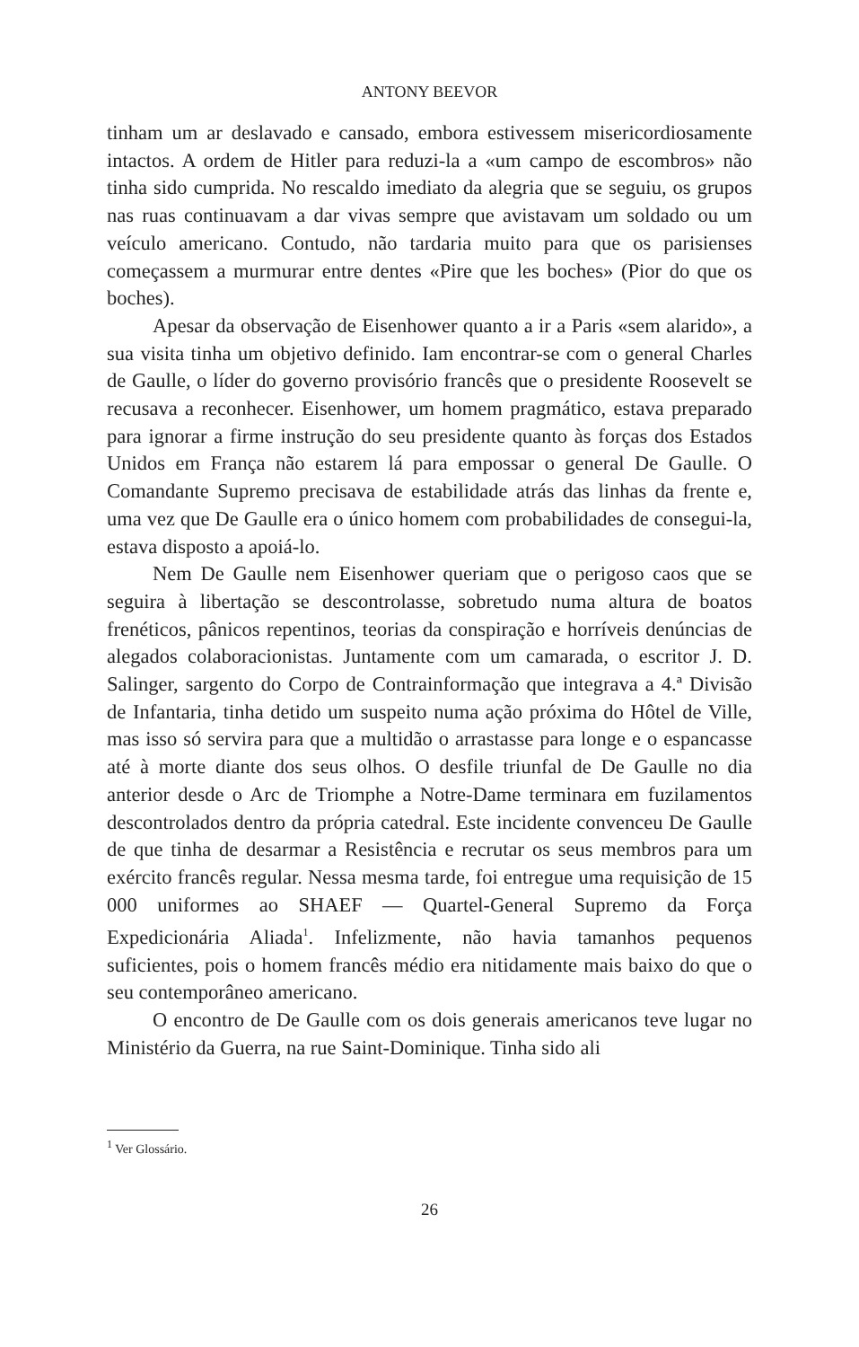ANTONY BEEVOR
tinham um ar deslavado e cansado, embora estivessem misericordiosamente intactos. A ordem de Hitler para reduzi-la a «um campo de escombros» não tinha sido cumprida. No rescaldo imediato da alegria que se seguiu, os grupos nas ruas continuavam a dar vivas sempre que avistavam um soldado ou um veículo americano. Contudo, não tardaria muito para que os parisienses começassem a murmurar entre dentes «Pire que les boches» (Pior do que os boches).
Apesar da observação de Eisenhower quanto a ir a Paris «sem alarido», a sua visita tinha um objetivo definido. Iam encontrar-se com o general Charles de Gaulle, o líder do governo provisório francês que o presidente Roosevelt se recusava a reconhecer. Eisenhower, um homem pragmático, estava preparado para ignorar a firme instrução do seu presidente quanto às forças dos Estados Unidos em França não estarem lá para empossar o general De Gaulle. O Comandante Supremo precisava de estabilidade atrás das linhas da frente e, uma vez que De Gaulle era o único homem com probabilidades de consegui-la, estava disposto a apoiá-lo.
Nem De Gaulle nem Eisenhower queriam que o perigoso caos que se seguira à libertação se descontrolasse, sobretudo numa altura de boatos frenéticos, pânicos repentinos, teorias da conspiração e horríveis denúncias de alegados colaboracionistas. Juntamente com um camarada, o escritor J. D. Salinger, sargento do Corpo de Contrainformação que integrava a 4.ª Divisão de Infantaria, tinha detido um suspeito numa ação próxima do Hôtel de Ville, mas isso só servira para que a multidão o arrastasse para longe e o espancasse até à morte diante dos seus olhos. O desfile triunfal de De Gaulle no dia anterior desde o Arc de Triomphe a Notre-Dame terminara em fuzilamentos descontrolados dentro da própria catedral. Este incidente convenceu De Gaulle de que tinha de desarmar a Resistência e recrutar os seus membros para um exército francês regular. Nessa mesma tarde, foi entregue uma requisição de 15 000 uniformes ao SHAEF — Quartel-General Supremo da Força Expedicionária Aliada<sup>1</sup>. Infelizmente, não havia tamanhos pequenos suficientes, pois o homem francês médio era nitidamente mais baixo do que o seu contemporâneo americano.
O encontro de De Gaulle com os dois generais americanos teve lugar no Ministério da Guerra, na rue Saint-Dominique. Tinha sido ali
<sup>1</sup> Ver Glossário.
26